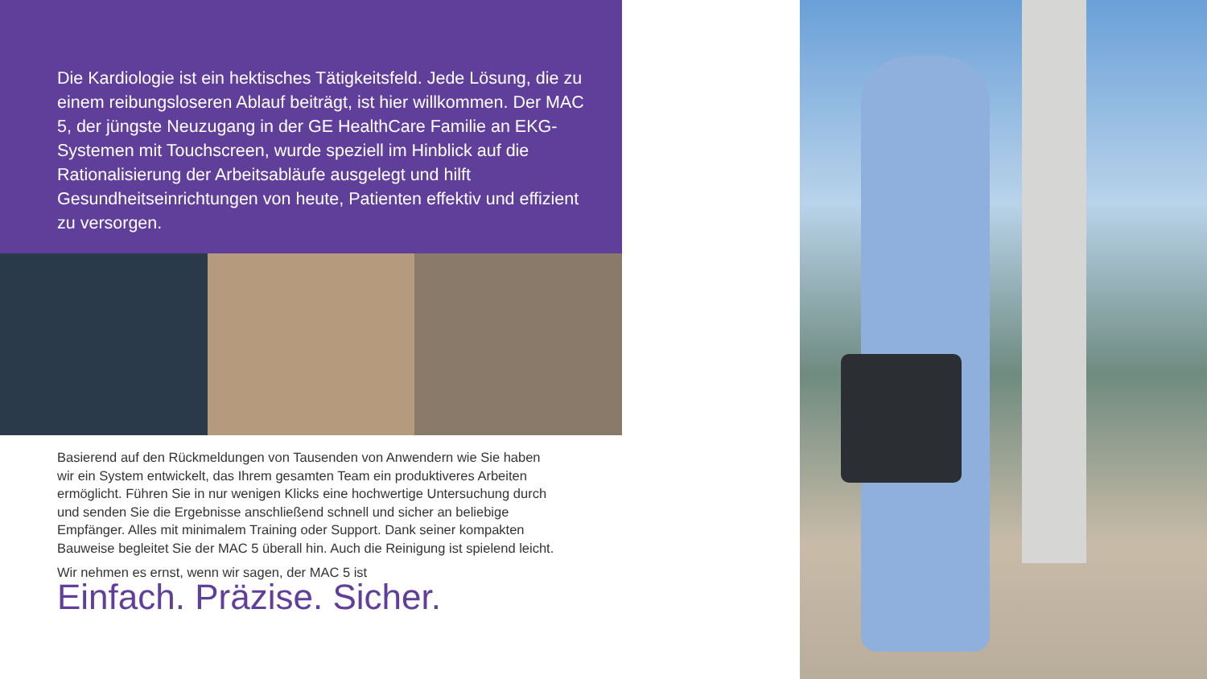Die Kardiologie ist ein hektisches Tätigkeitsfeld. Jede Lösung, die zu einem reibungsloseren Ablauf beiträgt, ist hier willkommen. Der MAC 5, der jüngste Neuzugang in der GE HealthCare Familie an EKG-Systemen mit Touchscreen, wurde speziell im Hinblick auf die Rationalisierung der Arbeitsabläufe ausgelegt und hilft Gesundheitseinrichtungen von heute, Patienten effektiv und effizient zu versorgen.
Basierend auf den Rückmeldungen von Tausenden von Anwendern wie Sie haben wir ein System entwickelt, das Ihrem gesamten Team ein produktiveres Arbeiten ermöglicht. Führen Sie in nur wenigen Klicks eine hochwertige Untersuchung durch und senden Sie die Ergebnisse anschließend schnell und sicher an beliebige Empfänger. Alles mit minimalem Training oder Support. Dank seiner kompakten Bauweise begleitet Sie der MAC 5 überall hin. Auch die Reinigung ist spielend leicht.
Wir nehmen es ernst, wenn wir sagen, der MAC 5 ist
Einfach. Präzise. Sicher.